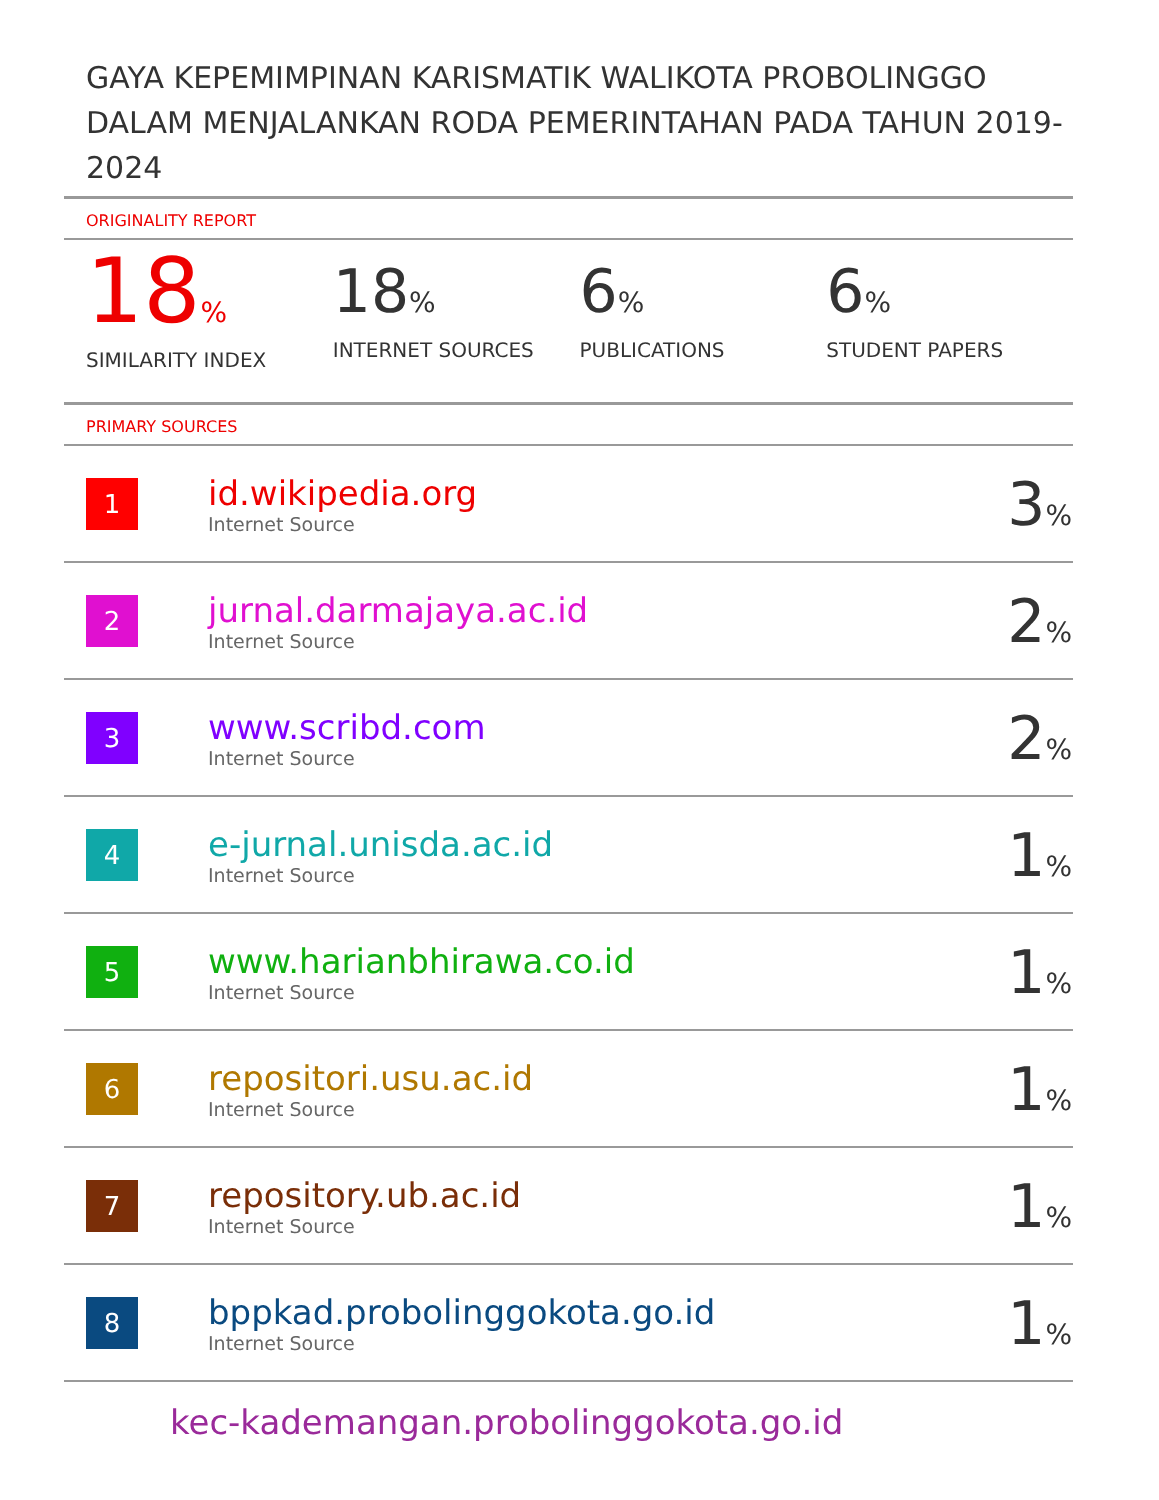GAYA KEPEMIMPINAN KARISMATIK WALIKOTA PROBOLINGGO DALAM MENJALANKAN RODA PEMERINTAHAN PADA TAHUN 2019-2024
ORIGINALITY REPORT
18%
SIMILARITY INDEX
18%
INTERNET SOURCES
6%
PUBLICATIONS
6%
STUDENT PAPERS
PRIMARY SOURCES
| 1 | id.wikipedia.org Internet Source | 3 % |
| 2 | jurnal.darmajaya.ac.id Internet Source | 2 % |
| 3 | www.scribd.com Internet Source | 2 % |
| 4 | e-jurnal.unisda.ac.id Internet Source | 1 % |
| 5 | www.harianbhirawa.co.id Internet Source | 1 % |
| 6 | repositori.usu.ac.id Internet Source | 1 % |
| 7 | repository.ub.ac.id Internet Source | 1 % |
| 8 | bppkad.probolinggokota.go.id Internet Source | 1 % |
kec-kademangan.probolinggokota.go.id